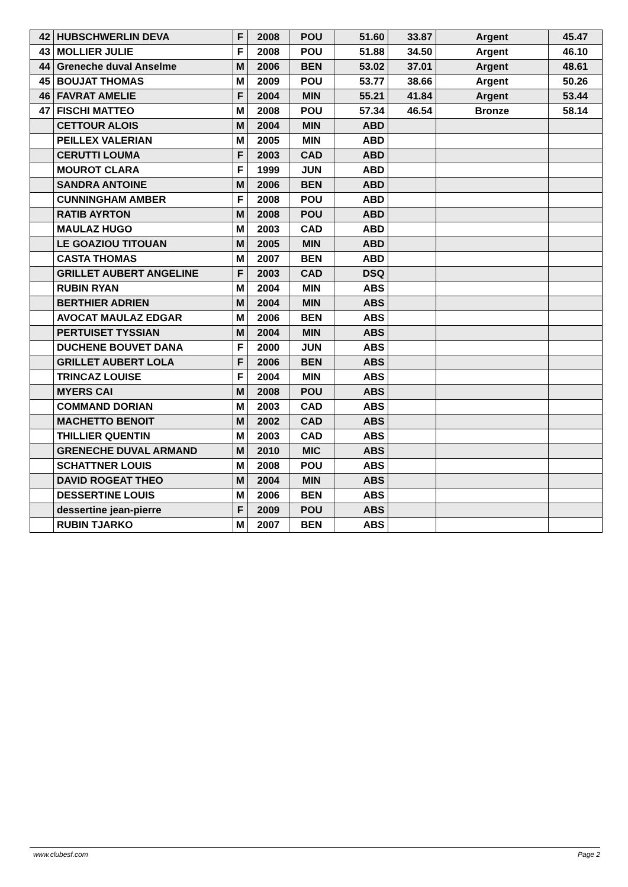| 42 | HUBSCHWERLIN DEVA | F | 2008 | POU | 51.60 | 33.87 | Argent | 45.47 |
| 43 | MOLLIER JULIE | F | 2008 | POU | 51.88 | 34.50 | Argent | 46.10 |
| 44 | Greneche duval Anselme | M | 2006 | BEN | 53.02 | 37.01 | Argent | 48.61 |
| 45 | BOUJAT THOMAS | M | 2009 | POU | 53.77 | 38.66 | Argent | 50.26 |
| 46 | FAVRAT AMELIE | F | 2004 | MIN | 55.21 | 41.84 | Argent | 53.44 |
| 47 | FISCHI MATTEO | M | 2008 | POU | 57.34 | 46.54 | Bronze | 58.14 |
| | CETTOUR ALOIS | M | 2004 | MIN | ABD | | | |
| | PEILLEX VALERIAN | M | 2005 | MIN | ABD | | | |
| | CERUTTI LOUMA | F | 2003 | CAD | ABD | | | |
| | MOUROT CLARA | F | 1999 | JUN | ABD | | | |
| | SANDRA ANTOINE | M | 2006 | BEN | ABD | | | |
| | CUNNINGHAM AMBER | F | 2008 | POU | ABD | | | |
| | RATIB AYRTON | M | 2008 | POU | ABD | | | |
| | MAULAZ HUGO | M | 2003 | CAD | ABD | | | |
| | LE GOAZIOU TITOUAN | M | 2005 | MIN | ABD | | | |
| | CASTA THOMAS | M | 2007 | BEN | ABD | | | |
| | GRILLET AUBERT ANGELINE | F | 2003 | CAD | DSQ | | | |
| | RUBIN RYAN | M | 2004 | MIN | ABS | | | |
| | BERTHIER ADRIEN | M | 2004 | MIN | ABS | | | |
| | AVOCAT MAULAZ EDGAR | M | 2006 | BEN | ABS | | | |
| | PERTUISET TYSSIAN | M | 2004 | MIN | ABS | | | |
| | DUCHENE BOUVET DANA | F | 2000 | JUN | ABS | | | |
| | GRILLET AUBERT LOLA | F | 2006 | BEN | ABS | | | |
| | TRINCAZ LOUISE | F | 2004 | MIN | ABS | | | |
| | MYERS CAI | M | 2008 | POU | ABS | | | |
| | COMMAND DORIAN | M | 2003 | CAD | ABS | | | |
| | MACHETTO BENOIT | M | 2002 | CAD | ABS | | | |
| | THILLIER QUENTIN | M | 2003 | CAD | ABS | | | |
| | GRENECHE DUVAL ARMAND | M | 2010 | MIC | ABS | | | |
| | SCHATTNER LOUIS | M | 2008 | POU | ABS | | | |
| | DAVID ROGEAT THEO | M | 2004 | MIN | ABS | | | |
| | DESSERTINE LOUIS | M | 2006 | BEN | ABS | | | |
| | dessertine jean-pierre | F | 2009 | POU | ABS | | | |
| | RUBIN TJARKO | M | 2007 | BEN | ABS | | | |
www.clubesf.com Page 2